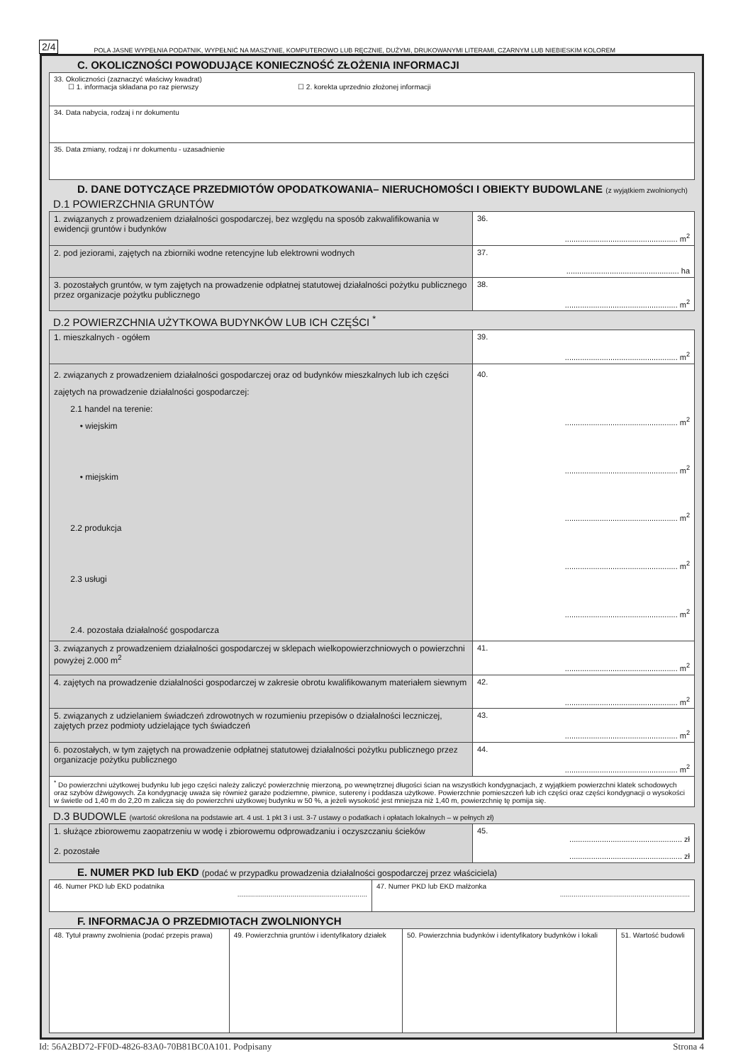2/4 POLA JASNE WYPEŁNIA PODATNIK, WYPEŁNIĆ NA MASZYNIE, KOMPUTEROWO LUB RĘCZNIE, DUŻYMI, DRUKOWANYMI LITERAMI, CZARNYM LUB NIEBIESKIM KOLOREM
C. OKOLICZNOŚCI POWODUJĄCE KONIECZNOŚĆ ZŁOŻENIA INFORMACJI
| 33. Okoliczności (zaznaczyć właściwy kwadrat) ☐ 1. informacja składana po raz pierwszy ☐ 2. korekta uprzednio złożonej informacji |
| 34. Data nabycia, rodzaj i nr dokumentu |
| 35. Data zmiany, rodzaj i nr dokumentu - uzasadnienie |
D. DANE DOTYCZĄCE PRZEDMIOTÓW OPODATKOWANIA– NIERUCHOMOŚCI I OBIEKTY BUDOWLANE (z wyjątkiem zwolnionych)
D.1 POWIERZCHNIA GRUNTÓW
| 1. związanych z prowadzeniem działalności gospodarczej, bez względu na sposób zakwalifikowania w ewidencji gruntów i budynków | 36. .................................................... m<sup>2</sup> |
| 2. pod jeziorami, zajętych na zbiorniki wodne retencyjne lub elektrowni wodnych | 37. .................................................... ha |
| 3. pozostałych gruntów, w tym zajętych na prowadzenie odpłatnej statutowej działalności pożytku publicznego przez organizacje pożytku publicznego | 38. .................................................... m<sup>2</sup> |
D.2 POWIERZCHNIA UŻYTKOWA BUDYNKÓW LUB ICH CZĘŚCI <sup>*</sup>
| 1. mieszkalnych - ogółem | 39. .................................................... m<sup>2</sup> |
| 2. związanych z prowadzeniem działalności gospodarczej oraz od budynków mieszkalnych lub ich części zajętych na prowadzenie działalności gospodarczej: 2.1 handel na terenie: • wiejskim • miejskim 2.2 produkcja 2.3 usługi 2.4. pozostała działalność gospodarcza | 40. .................................................... m<sup>2</sup> .................................................... m<sup>2</sup> .................................................... m<sup>2</sup> .................................................... m<sup>2</sup> .................................................... m<sup>2</sup> |
| 3. związanych z prowadzeniem działalności gospodarczej w sklepach wielkopowierzchniowych o powierzchni powyżej 2.000 m<sup>2</sup> | 41. .................................................... m<sup>2</sup> |
| 4. zajętych na prowadzenie działalności gospodarczej w zakresie obrotu kwalifikowanym materiałem siewnym | 42. .................................................... m<sup>2</sup> |
| 5. związanych z udzielaniem świadczeń zdrowotnych w rozumieniu przepisów o działalności leczniczej, zajętych przez podmioty udzielające tych świadczeń | 43. .................................................... m<sup>2</sup> |
| 6. pozostałych, w tym zajętych na prowadzenie odpłatnej statutowej działalności pożytku publicznego przez organizacje pożytku publicznego | 44. .................................................... m<sup>2</sup> |
| <sup>*</sup> Do powierzchni użytkowej budynku lub jego części należy zaliczyć powierzchnię mierzoną, po wewnętrznej długości ścian na wszystkich kondygnacjach, z wyjątkiem powierzchni klatek schodowych oraz szybów dźwigowych. Za kondygnację uważa się również garaże podziemne, piwnice, sutereny i poddasza użytkowe. Powierzchnie pomieszczeń lub ich części oraz części kondygnacji o wysokości w świetle od 1,40 m do 2,20 m zalicza się do powierzchni użytkowej budynku w 50 %, a jeżeli wysokość jest mniejsza niż 1,40 m, powierzchnię tę pomija się. | |
D.3 BUDOWLE (wartość określona na podstawie art. 4 ust. 1 pkt 3 i ust. 3-7 ustawy o podatkach i opłatach lokalnych – w pełnych zł)
| 1. służące zbiorowemu zaopatrzeniu w wodę i zbiorowemu odprowadzaniu i oczyszczaniu ścieków 2. pozostałe | 45. .................................................... zł .................................................... zł |
E. NUMER PKD lub EKD (podać w przypadku prowadzenia działalności gospodarczej przez właściciela)
| 46. Numer PKD lub EKD podatnika .................................................................. | 47. Numer PKD lub EKD małżonka .................................................................. |
F. INFORMACJA O PRZEDMIOTACH ZWOLNIONYCH
| 48. Tytuł prawny zwolnienia (podać przepis prawa) | 49. Powierzchnia gruntów i identyfikatory działek | 50. Powierzchnia budynków i identyfikatory budynków i lokali | 51. Wartość budowli |
Id: 56A2BD72-FF0D-4826-83A0-70B81BC0A101. Podpisany Strona 4